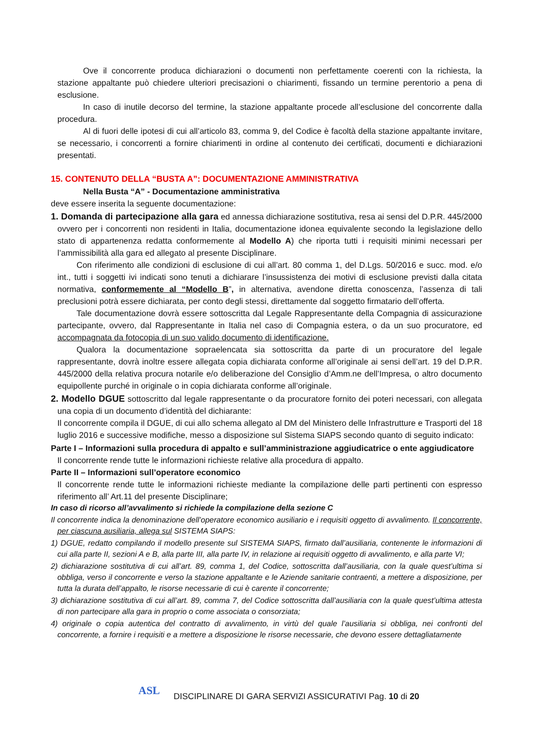Ove il concorrente produca dichiarazioni o documenti non perfettamente coerenti con la richiesta, la stazione appaltante può chiedere ulteriori precisazioni o chiarimenti, fissando un termine perentorio a pena di esclusione.
In caso di inutile decorso del termine, la stazione appaltante procede all’esclusione del concorrente dalla procedura.
Al di fuori delle ipotesi di cui all’articolo 83, comma 9, del Codice è facoltà della stazione appaltante invitare, se necessario, i concorrenti a fornire chiarimenti in ordine al contenuto dei certificati, documenti e dichiarazioni presentati.
15. CONTENUTO DELLA “BUSTA A”: DOCUMENTAZIONE AMMINISTRATIVA
Nella Busta “A” - Documentazione amministrativa
deve essere inserita la seguente documentazione:
1. Domanda di partecipazione alla gara ed annessa dichiarazione sostitutiva, resa ai sensi del D.P.R. 445/2000 ovvero per i concorrenti non residenti in Italia, documentazione idonea equivalente secondo la legislazione dello stato di appartenenza redatta conformemente al Modello A) che riporta tutti i requisiti minimi necessari per l’ammissibilità alla gara ed allegato al presente Disciplinare.
Con riferimento alle condizioni di esclusione di cui all’art. 80 comma 1, del D.Lgs. 50/2016 e succ. mod. e/o int., tutti i soggetti ivi indicati sono tenuti a dichiarare l’insussistenza dei motivi di esclusione previsti dalla citata normativa, conformemente al “Modello B”, in alternativa, avendone diretta conoscenza, l’assenza di tali preclusioni potrà essere dichiarata, per conto degli stessi, direttamente dal soggetto firmatario dell’offerta.
Tale documentazione dovrà essere sottoscritta dal Legale Rappresentante della Compagnia di assicurazione partecipante, ovvero, dal Rappresentante in Italia nel caso di Compagnia estera, o da un suo procuratore, ed accompagnata da fotocopia di un suo valido documento di identificazione.
Qualora la documentazione sopraelencata sia sottoscritta da parte di un procuratore del legale rappresentante, dovrà inoltre essere allegata copia dichiarata conforme all’originale ai sensi dell’art. 19 del D.P.R. 445/2000 della relativa procura notarile e/o deliberazione del Consiglio d’Amm.ne dell’Impresa, o altro documento equipollente purché in originale o in copia dichiarata conforme all’originale.
2. Modello DGUE sottoscritto dal legale rappresentante o da procuratore fornito dei poteri necessari, con allegata una copia di un documento d’identità del dichiarante:
Il concorrente compila il DGUE, di cui allo schema allegato al DM del Ministero delle Infrastrutture e Trasporti del 18 luglio 2016 e successive modifiche, messo a disposizione sul Sistema SIAPS secondo quanto di seguito indicato:
Parte I – Informazioni sulla procedura di appalto e sull’amministrazione aggiudicatrice o ente aggiudicatore
Il concorrente rende tutte le informazioni richieste relative alla procedura di appalto.
Parte II – Informazioni sull’operatore economico
Il concorrente rende tutte le informazioni richieste mediante la compilazione delle parti pertinenti con espresso riferimento all’ Art.11 del presente Disciplinare;
In caso di ricorso all’avvalimento si richiede la compilazione della sezione C
Il concorrente indica la denominazione dell’operatore economico ausiliario e i requisiti oggetto di avvalimento. Il concorrente, per ciascuna ausiliaria, allega sul SISTEMA SIAPS:
1) DGUE, redatto compilando il modello presente sul SISTEMA SIAPS, firmato dall’ausiliaria, contenente le informazioni di cui alla parte II, sezioni A e B, alla parte III, alla parte IV, in relazione ai requisiti oggetto di avvalimento, e alla parte VI;
2) dichiarazione sostitutiva di cui all’art. 89, comma 1, del Codice, sottoscritta dall’ausiliaria, con la quale quest’ultima si obbliga, verso il concorrente e verso la stazione appaltante e le Aziende sanitarie contraenti, a mettere a disposizione, per tutta la durata dell’appalto, le risorse necessarie di cui è carente il concorrente;
3) dichiarazione sostitutiva di cui all’art. 89, comma 7, del Codice sottoscritta dall’ausiliaria con la quale quest’ultima attesta di non partecipare alla gara in proprio o come associata o consorziata;
4) originale o copia autentica del contratto di avvalimento, in virtù del quale l’ausiliaria si obbliga, nei confronti del concorrente, a fornire i requisiti e a mettere a disposizione le risorse necessarie, che devono essere dettagliatamente
ASL
DISCIPLINARE DI GARA SERVIZI ASSICURATIVI Pag. 10 di 20